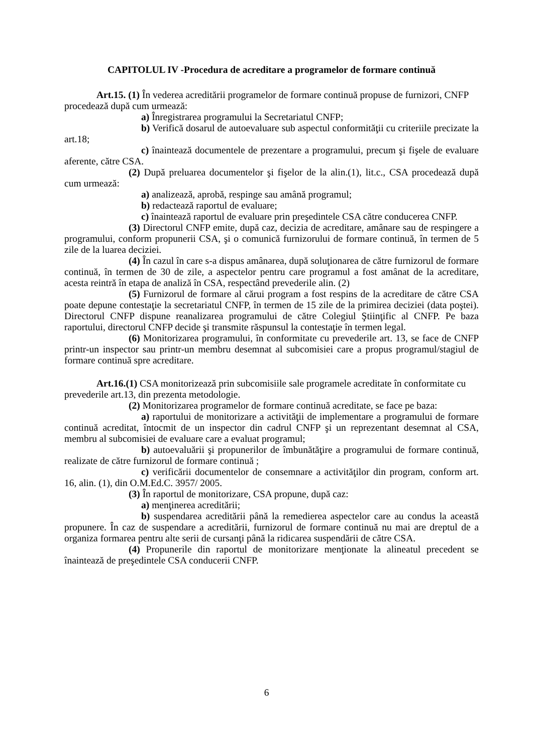CAPITOLUL IV -Procedura de acreditare a programelor de formare continuă
Art.15. (1) În vederea acreditării programelor de formare continuă propuse de furnizori, CNFP procedează după cum urmează:
a) Înregistrarea programului la Secretariatul CNFP;
b) Verifică dosarul de autoevaluare sub aspectul conformităţii cu criteriile precizate la art.18;
c) înaintează documentele de prezentare a programului, precum şi fişele de evaluare aferente, către CSA.
(2) După preluarea documentelor şi fişelor de la alin.(1), lit.c., CSA procedează după cum urmează:
a) analizează, aprobă, respinge sau amână programul;
b) redactează raportul de evaluare;
c) înaintează raportul de evaluare prin preşedintele CSA către conducerea CNFP.
(3) Directorul CNFP emite, după caz, decizia de acreditare, amânare sau de respingere a programului, conform propunerii CSA, şi o comunică furnizorului de formare continuă, în termen de 5 zile de la luarea deciziei.
(4) În cazul în care s-a dispus amânarea, după soluţionarea de către furnizorul de formare continuă, în termen de 30 de zile, a aspectelor pentru care programul a fost amânat de la acreditare, acesta reintră în etapa de analiză în CSA, respectând prevederile alin. (2)
(5) Furnizorul de formare al cărui program a fost respins de la acreditare de către CSA poate depune contestaţie la secretariatul CNFP, în termen de 15 zile de la primirea deciziei (data poştei). Directorul CNFP dispune reanalizarea programului de către Colegiul Ştiinţific al CNFP. Pe baza raportului, directorul CNFP decide şi transmite răspunsul la contestaţie în termen legal.
(6) Monitorizarea programului, în conformitate cu prevederile art. 13, se face de CNFP printr-un inspector sau printr-un membru desemnat al subcomisiei care a propus programul/stagiul de formare continuă spre acreditare.
Art.16.(1) CSA monitorizează prin subcomisiile sale programele acreditate în conformitate cu prevederile art.13, din prezenta metodologie.
(2) Monitorizarea programelor de formare continuă acreditate, se face pe baza:
a) raportului de monitorizare a activităţii de implementare a programului de formare continuă acreditat, întocmit de un inspector din cadrul CNFP şi un reprezentant desemnat al CSA, membru al subcomisiei de evaluare care a evaluat programul;
b) autoevaluării şi propunerilor de îmbunătăţire a programului de formare continuă, realizate de către furnizorul de formare continuă ;
c) verificării documentelor de consemnare a activităţilor din program, conform art. 16, alin. (1), din O.M.Ed.C. 3957/ 2005.
(3) În raportul de monitorizare, CSA propune, după caz:
a) menţinerea acreditării;
b) suspendarea acreditării până la remedierea aspectelor care au condus la această propunere. În caz de suspendare a acreditării, furnizorul de formare continuă nu mai are dreptul de a organiza formarea pentru alte serii de cursanţi până la ridicarea suspendării de către CSA.
(4) Propunerile din raportul de monitorizare menţionate la alineatul precedent se înaintează de preşedintele CSA conducerii CNFP.
6